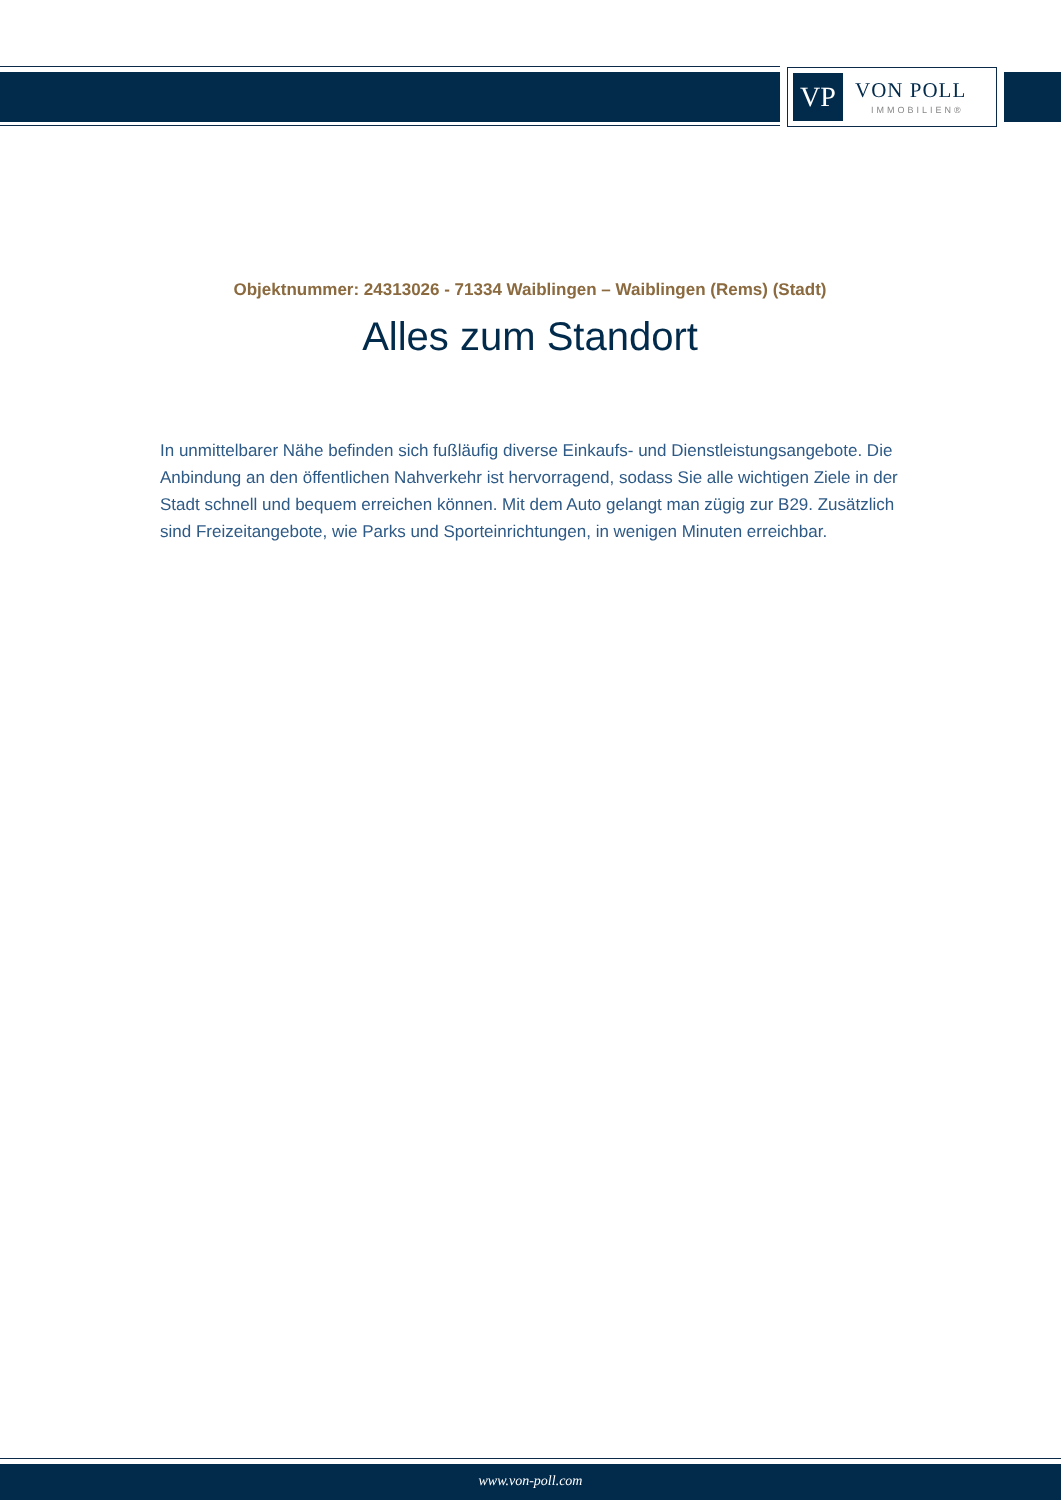VP
VON POLL
IMMOBILIEN®
Objektnummer: 24313026 - 71334 Waiblingen – Waiblingen (Rems) (Stadt)
Alles zum Standort
In unmittelbarer Nähe befinden sich fußläufig diverse Einkaufs- und Dienstleistungsangebote. Die Anbindung an den öffentlichen Nahverkehr ist hervorragend, sodass Sie alle wichtigen Ziele in der Stadt schnell und bequem erreichen können. Mit dem Auto gelangt man zügig zur B29. Zusätzlich sind Freizeitangebote, wie Parks und Sporteinrichtungen, in wenigen Minuten erreichbar.
www.von-poll.com